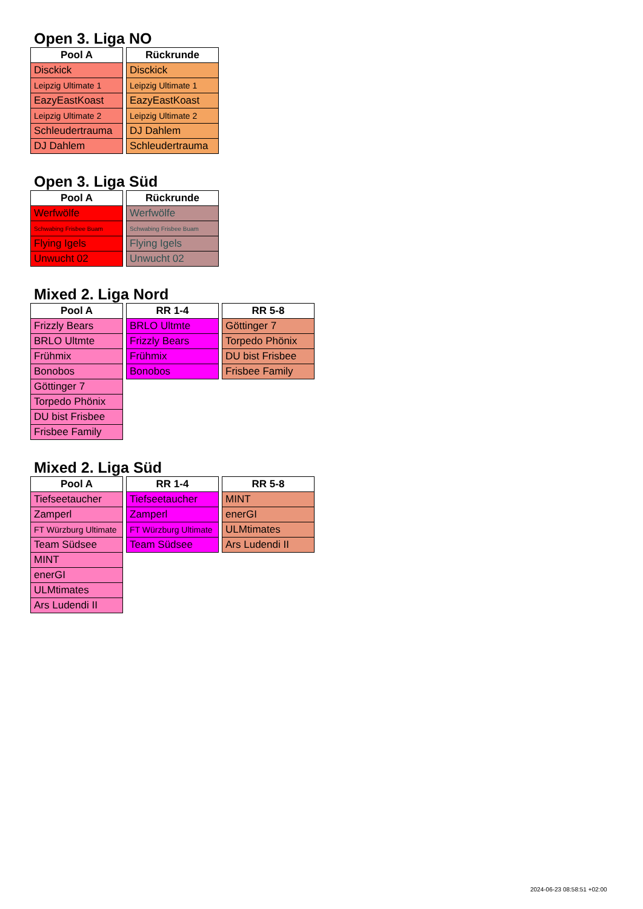Open 3. Liga NO
| Pool A |
| --- |
| Disckick |
| Leipzig Ultimate 1 |
| EazyEastKoast |
| Leipzig Ultimate 2 |
| Schleudertrauma |
| DJ Dahlem |
| Rückrunde |
| --- |
| Disckick |
| Leipzig Ultimate 1 |
| EazyEastKoast |
| Leipzig Ultimate 2 |
| DJ Dahlem |
| Schleudertrauma |
Open 3. Liga Süd
| Pool A |
| --- |
| Werfwölfe |
| Schwabing Frisbee Buam |
| Flying Igels |
| Unwucht 02 |
| Rückrunde |
| --- |
| Werfwölfe |
| Schwabing Frisbee Buam |
| Flying Igels |
| Unwucht 02 |
Mixed 2. Liga Nord
| Pool A |
| --- |
| Frizzly Bears |
| BRLO Ultmte |
| Frühmix |
| Bonobos |
| Göttinger 7 |
| Torpedo Phönix |
| DU bist Frisbee |
| Frisbee Family |
| RR 1-4 |
| --- |
| BRLO Ultmte |
| Frizzly Bears |
| Frühmix |
| Bonobos |
| RR 5-8 |
| --- |
| Göttinger 7 |
| Torpedo Phönix |
| DU bist Frisbee |
| Frisbee Family |
Mixed 2. Liga Süd
| Pool A |
| --- |
| Tiefseetaucher |
| Zamperl |
| FT Würzburg Ultimate |
| Team Südsee |
| MINT |
| enerGI |
| ULMtimates |
| Ars Ludendi II |
| RR 1-4 |
| --- |
| Tiefseetaucher |
| Zamperl |
| FT Würzburg Ultimate |
| Team Südsee |
| RR 5-8 |
| --- |
| MINT |
| enerGI |
| ULMtimates |
| Ars Ludendi II |
2024-06-23 08:58:51 +02:00